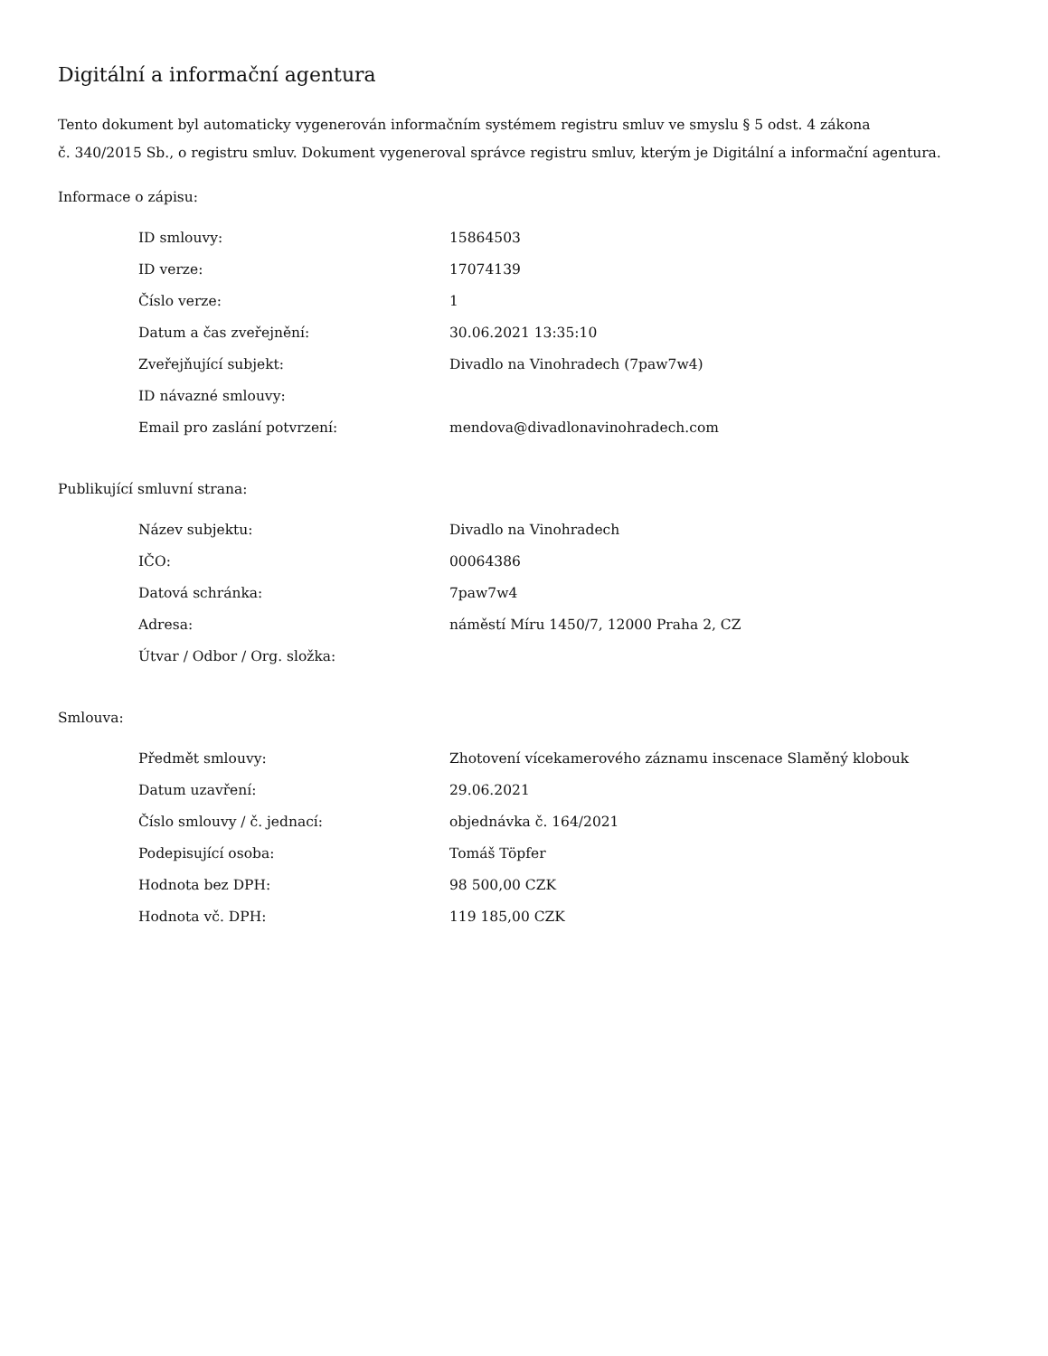Digitální a informační agentura
Tento dokument byl automaticky vygenerován informačním systémem registru smluv ve smyslu § 5 odst. 4 zákona
č. 340/2015 Sb., o registru smluv. Dokument vygeneroval správce registru smluv, kterým je Digitální a informační agentura.
Informace o zápisu:
| ID smlouvy: | 15864503 |
| ID verze: | 17074139 |
| Číslo verze: | 1 |
| Datum a čas zveřejnění: | 30.06.2021 13:35:10 |
| Zveřejňující subjekt: | Divadlo na Vinohradech (7paw7w4) |
| ID návazné smlouvy: | |
| Email pro zaslání potvrzení: | mendova@divadlonavinohradech.com |
Publikující smluvní strana:
| Název subjektu: | Divadlo na Vinohradech |
| IČO: | 00064386 |
| Datová schránka: | 7paw7w4 |
| Adresa: | náměstí Míru 1450/7, 12000 Praha 2, CZ |
| Útvar / Odbor / Org. složka: | |
Smlouva:
| Předmět smlouvy: | Zhotovení vícekamerového záznamu inscenace Slaměný klobouk |
| Datum uzavření: | 29.06.2021 |
| Číslo smlouvy / č. jednací: | objednávka č. 164/2021 |
| Podepisující osoba: | Tomáš Töpfer |
| Hodnota bez DPH: | 98 500,00 CZK |
| Hodnota vč. DPH: | 119 185,00 CZK |